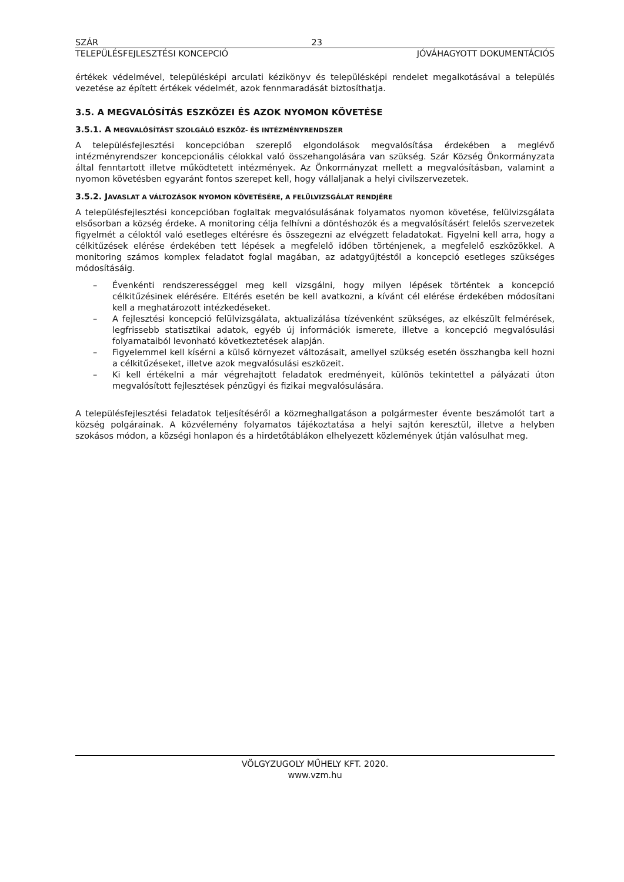SZÁR 23
TELEPÜLÉSFEJLESZTÉSI KONCEPCIÓ JÓVÁHAGYOTT DOKUMENTÁCIÓS
értékek védelmével, településképi arculati kézikönyv és településképi rendelet megalkotásával a település vezetése az épített értékek védelmét, azok fennmaradását biztosíthatja.
3.5. A MEGVALÓSÍTÁS ESZKÖZEI ÉS AZOK NYOMON KÖVETÉSE
3.5.1. A MEGVALÓSÍTÁST SZOLGÁLÓ ESZKÖZ- ÉS INTÉZMÉNYRENDSZER
A településfejlesztési koncepcióban szereplő elgondolások megvalósítása érdekében a meglévő intézményrendszer koncepcionális célokkal való összehangolására van szükség. Szár Község Önkormányzata által fenntartott illetve működtetett intézmények. Az Önkormányzat mellett a megvalósításban, valamint a nyomon követésben egyaránt fontos szerepet kell, hogy vállaljanak a helyi civilszervezetek.
3.5.2. JAVASLAT A VÁLTOZÁSOK NYOMON KÖVETÉSÉRE, A FELÜLVIZSGÁLAT RENDJÉRE
A településfejlesztési koncepcióban foglaltak megvalósulásának folyamatos nyomon követése, felülvizsgálata elsősorban a község érdeke. A monitoring célja felhívni a döntéshozók és a megvalósításért felelős szervezetek figyelmét a céloktól való esetleges eltérésre és összegezni az elvégzett feladatokat. Figyelni kell arra, hogy a célkitűzések elérése érdekében tett lépések a megfelelő időben történjenek, a megfelelő eszközökkel. A monitoring számos komplex feladatot foglal magában, az adatgyűjtéstől a koncepció esetleges szükséges módosításáig.
– Évenkénti rendszerességgel meg kell vizsgálni, hogy milyen lépések történtek a koncepció célkitűzésinek elérésére. Eltérés esetén be kell avatkozni, a kívánt cél elérése érdekében módosítani kell a meghatározott intézkedéseket.
– A fejlesztési koncepció felülvizsgálata, aktualizálása tízévenként szükséges, az elkészült felmérések, legfrissebb statisztikai adatok, egyéb új információk ismerete, illetve a koncepció megvalósulási folyamataiból levonható következtetések alapján.
– Figyelemmel kell kísérni a külső környezet változásait, amellyel szükség esetén összhangba kell hozni a célkitűzéseket, illetve azok megvalósulási eszközeit.
– Ki kell értékelni a már végrehajtott feladatok eredményeit, különös tekintettel a pályázati úton megvalósított fejlesztések pénzügyi és fizikai megvalósulására.
A településfejlesztési feladatok teljesítéséről a közmeghallgatáson a polgármester évente beszámolót tart a község polgárainak. A közvélemény folyamatos tájékoztatása a helyi sajtón keresztül, illetve a helyben szokásos módon, a községi honlapon és a hirdetőtáblákon elhelyezett közlemények útján valósulhat meg.
VÖLGYZUGOLY MŰHELY KFT. 2020.
www.vzm.hu